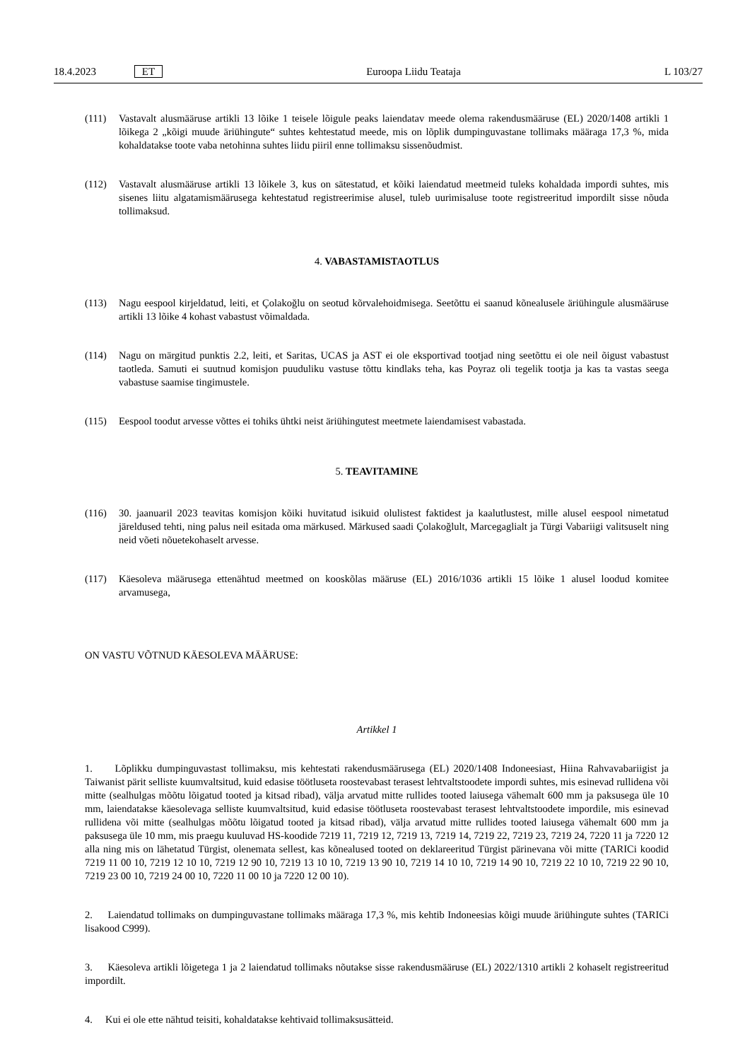18.4.2023 ET Euroopa Liidu Teataja L 103/27
(111) Vastavalt alusmääruse artikli 13 lõike 1 teisele lõigule peaks laiendatav meede olema rakendusmääruse (EL) 2020/1408 artikli 1 lõikega 2 „kõigi muude äriühingute“ suhtes kehtestatud meede, mis on lõplik dumpinguvastane tollimaks määraga 17,3 %, mida kohaldatakse toote vaba netohinna suhtes liidu piiril enne tollimaksu sissenõudmist.
(112) Vastavalt alusmääruse artikli 13 lõikele 3, kus on sätestatud, et kõiki laiendatud meetmeid tuleks kohaldada impordi suhtes, mis sisenes liitu algatamismäärusega kehtestatud registreerimise alusel, tuleb uurimisaluse toote registreeritud impordilt sisse nõuda tollimaksud.
4. VABASTAMISTAOTLUS
(113) Nagu eespool kirjeldatud, leiti, et Çolakoğlu on seotud kõrvalehoidmisega. Seetõttu ei saanud kõnealusele äriühingule alusmääruse artikli 13 lõike 4 kohast vabastust võimaldada.
(114) Nagu on märgitud punktis 2.2, leiti, et Saritas, UCAS ja AST ei ole eksportivad tootjad ning seetõttu ei ole neil õigust vabastust taotleda. Samuti ei suutnud komisjon puuduliku vastuse tõttu kindlaks teha, kas Poyraz oli tegelik tootja ja kas ta vastas seega vabastuse saamise tingimustele.
(115) Eespool toodut arvesse võttes ei tohiks ühtki neist äriühingutest meetmete laiendamisest vabastada.
5. TEAVITAMINE
(116) 30. jaanuaril 2023 teavitas komisjon kõiki huvitatud isikuid olulistest faktidest ja kaalutlustest, mille alusel eespool nimetatud järeldused tehti, ning palus neil esitada oma märkused. Märkused saadi Çolakoğlult, Marcegaglialt ja Türgi Vabariigi valitsuselt ning neid võeti nõuetekohaselt arvesse.
(117) Käesoleva määrusega ettenähtud meetmed on kooskõlas määruse (EL) 2016/1036 artikli 15 lõike 1 alusel loodud komitee arvamusega,
ON VASTU VÕTNUD KÄESOLEVA MÄÄRUSE:
Artikkel 1
1. Lõplikku dumpinguvastast tollimaksu, mis kehtestati rakendusmäärusega (EL) 2020/1408 Indoneesiast, Hiina Rahvavabariigist ja Taiwanist pärit selliste kuumvaltsitud, kuid edasise töötluseta roostevabast terasest lehtvaltstoodete impordi suhtes, mis esinevad rullidena või mitte (sealhulgas mõõtu lõigatud tooted ja kitsad ribad), välja arvatud mitte rullides tooted laiusega vähemalt 600 mm ja paksusega üle 10 mm, laiendatakse käesolevaga selliste kuumvaltsitud, kuid edasise töötluseta roostevabast terasest lehtvaltstoodete impordile, mis esinevad rullidena või mitte (sealhulgas mõõtu lõigatud tooted ja kitsad ribad), välja arvatud mitte rullides tooted laiusega vähemalt 600 mm ja paksusega üle 10 mm, mis praegu kuuluvad HS-koodide 7219 11, 7219 12, 7219 13, 7219 14, 7219 22, 7219 23, 7219 24, 7220 11 ja 7220 12 alla ning mis on lähetatud Türgist, olenemata sellest, kas kõnealused tooted on deklareeritud Türgist pärinevana või mitte (TARICi koodid 7219 11 00 10, 7219 12 10 10, 7219 12 90 10, 7219 13 10 10, 7219 13 90 10, 7219 14 10 10, 7219 14 90 10, 7219 22 10 10, 7219 22 90 10, 7219 23 00 10, 7219 24 00 10, 7220 11 00 10 ja 7220 12 00 10).
2. Laiendatud tollimaks on dumpinguvastane tollimaks määraga 17,3 %, mis kehtib Indoneesias kõigi muude äriühingute suhtes (TARICi lisakood C999).
3. Käesoleva artikli lõigetega 1 ja 2 laiendatud tollimaks nõutakse sisse rakendusmääruse (EL) 2022/1310 artikli 2 kohaselt registreeritud impordilt.
4. Kui ei ole ette nähtud teisiti, kohaldatakse kehtivaid tollimaksusätteid.